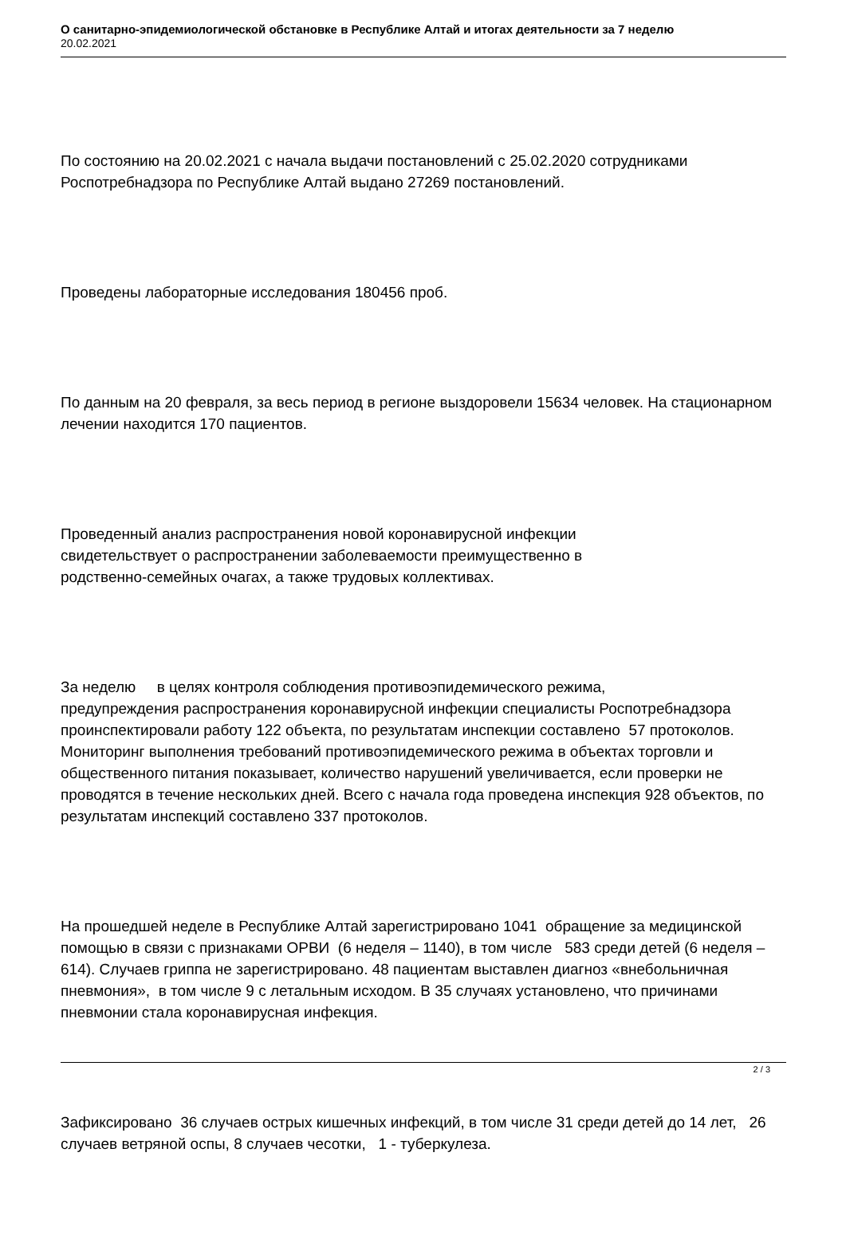О санитарно-эпидемиологической обстановке в Республике Алтай и итогах деятельности за 7 неделю
20.02.2021
По состоянию на 20.02.2021 с начала выдачи постановлений с 25.02.2020 сотрудниками Роспотребнадзора по Республике Алтай выдано 27269 постановлений.
Проведены лабораторные исследования 180456 проб.
По данным на 20 февраля, за весь период в регионе выздоровели 15634 человек. На стационарном лечении находится 170 пациентов.
Проведенный анализ распространения новой коронавирусной инфекции
свидетельствует о распространении заболеваемости преимущественно в
родственно-семейных очагах, а также трудовых коллективах.
За неделю в целях контроля соблюдения противоэпидемического режима,
предупреждения распространения коронавирусной инфекции специалисты Роспотребнадзора проинспектировали работу 122 объекта, по результатам инспекции составлено 57 протоколов. Мониторинг выполнения требований противоэпидемического режима в объектах торговли и общественного питания показывает, количество нарушений увеличивается, если проверки не проводятся в течение нескольких дней. Всего с начала года проведена инспекция 928 объектов, по результатам инспекций составлено 337 протоколов.
На прошедшей неделе в Республике Алтай зарегистрировано 1041 обращение за медицинской помощью в связи с признаками ОРВИ (6 неделя – 1140), в том числе 583 среди детей (6 неделя – 614). Случаев гриппа не зарегистрировано. 48 пациентам выставлен диагноз «внебольничная пневмония», в том числе 9 с летальным исходом. В 35 случаях установлено, что причинами пневмонии стала коронавирусная инфекция.
Зафиксировано 36 случаев острых кишечных инфекций, в том числе 31 среди детей до 14 лет, 26 случаев ветряной оспы, 8 случаев чесотки, 1 - туберкулеза.
2 / 3